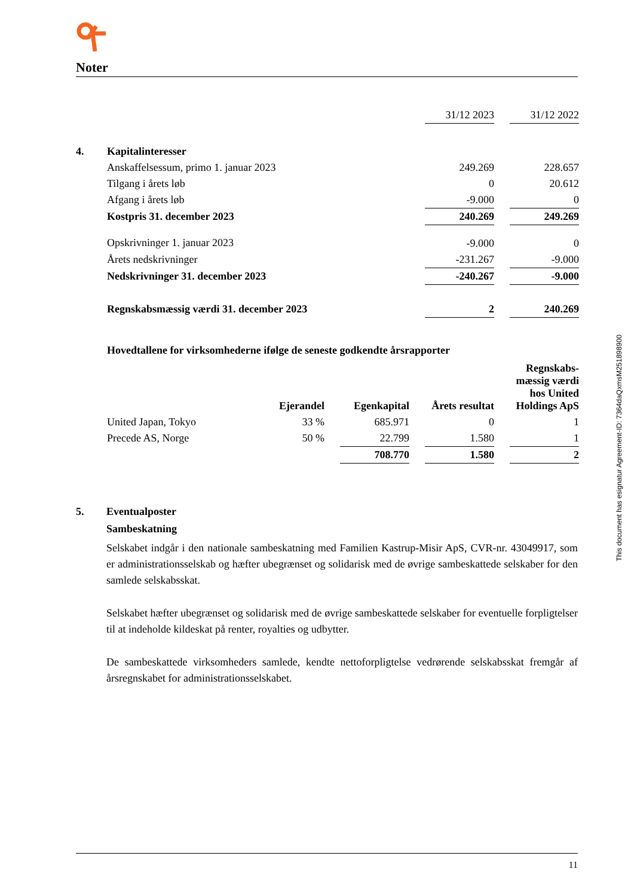Noter
| | | 31/12 2023 | | 31/12 2022 |
| 4. | Kapitalinteresser | | | |
| | Anskaffelsessum, primo 1. januar 2023 | 249.269 | | 228.657 |
| | Tilgang i årets løb | 0 | | 20.612 |
| | Afgang i årets løb | -9.000 | | 0 |
| | Kostpris 31. december 2023 | 240.269 | | 249.269 |
| | Opskrivninger 1. januar 2023 | -9.000 | | 0 |
| | Årets nedskrivninger | -231.267 | | -9.000 |
| | Nedskrivninger 31. december 2023 | -240.267 | | -9.000 |
| | Regnskabsmæssig værdi 31. december 2023 | 2 | | 240.269 |
Hovedtallene for virksomhederne ifølge de seneste godkendte årsrapporter
| | Ejerandel | | Egenkapital | | Årets resultat | | Regnskabs- mæssig værdi hos United Holdings ApS |
| United Japan, Tokyo | 33 % | | 685.971 | | 0 | | 1 |
| Precede AS, Norge | 50 % | | 22.799 | | 1.580 | | 1 |
| | | | 708.770 | | 1.580 | | 2 |
5. Eventualposter
Sambeskatning
Selskabet indgår i den nationale sambeskatning med Familien Kastrup-Misir ApS, CVR-nr. 43049917, som er administrationsselskab og hæfter ubegrænset og solidarisk med de øvrige sambeskattede selskaber for den samlede selskabsskat.
Selskabet hæfter ubegrænset og solidarisk med de øvrige sambeskattede selskaber for eventuelle forpligtelser til at indeholde kildeskat på renter, royalties og udbytter.
De sambeskattede virksomheders samlede, kendte nettoforpligtelse vedrørende selskabsskat fremgår af årsregnskabet for administrationsselskabet.
This document has esignatur Agreement-ID: 7364daQxmsM251898900
11